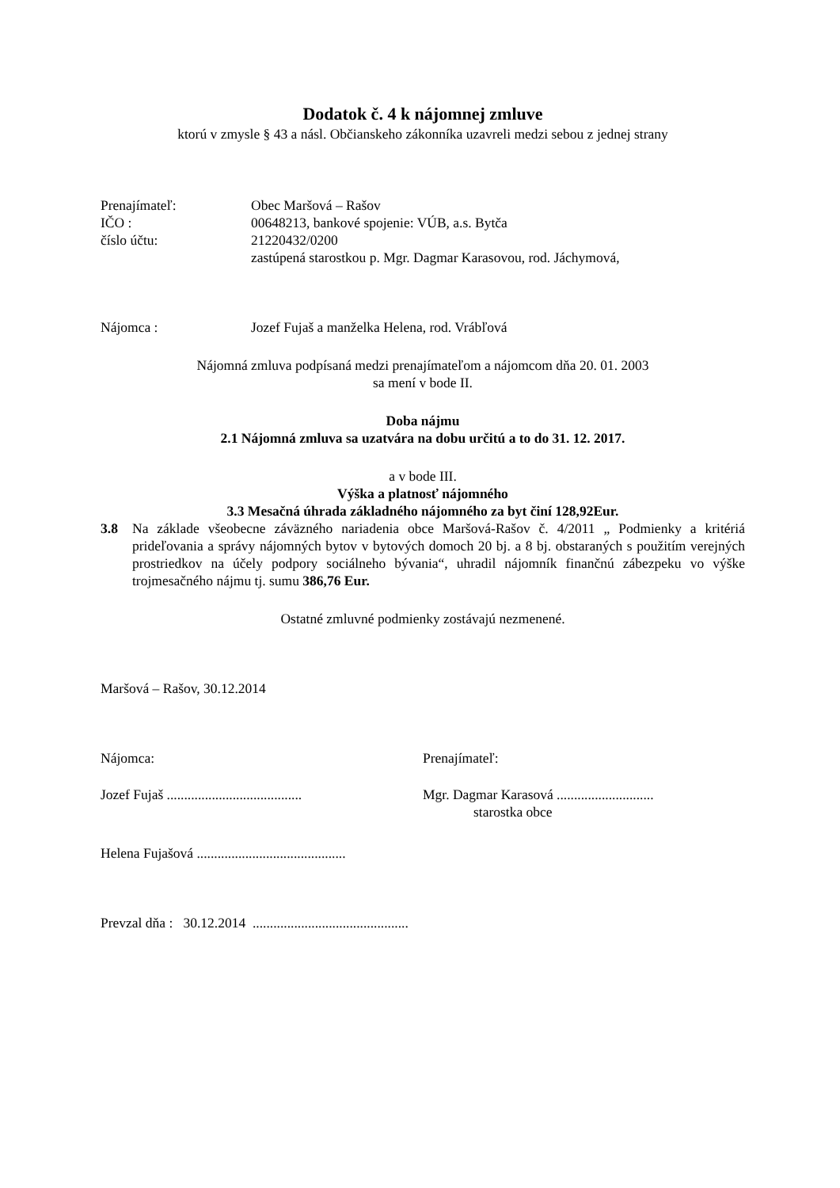Dodatok č. 4 k nájomnej zmluve
ktorú v zmysle § 43 a násl. Občianskeho zákonníka uzavreli medzi sebou z jednej strany
Prenajímateľ: Obec Maršová – Rašov
IČO : 00648213, bankové spojenie: VÚB, a.s. Bytča
číslo účtu: 21220432/0200
zastúpená starostkou p. Mgr. Dagmar Karasovou, rod. Jáchymová,
Nájomca : Jozef Fujaš a manželka Helena, rod. Vrábľová
Nájomná zmluva podpísaná medzi prenajímateľom a nájomcom dňa 20. 01. 2003
sa mení v bode II.
Doba nájmu
2.1 Nájomná zmluva sa uzatvára na dobu určitú a to do 31. 12. 2017.
a v bode III.
Výška a platnosť nájomného
3.3 Mesačná úhrada základného nájomného za byt činí 128,92Eur.
3.8 Na základe všeobecne záväzného nariadenia obce Maršová-Rašov č. 4/2011 „ Podmienky a kritériá prideľovania a správy nájomných bytov v bytových domoch 20 bj. a 8 bj. obstaraných s použitím verejných prostriedkov na účely podpory sociálneho bývania“, uhradil nájomník finančnú zábezpeku vo výške trojmesačného nájmu tj. sumu 386,76 Eur.
Ostatné zmluvné podmienky zostávajú nezmenené.
Maršová – Rašov, 30.12.2014
Nájomca: Prenajímateľ:
Jozef Fujaš .......................................
Mgr. Dagmar Karasová ............................
starostka obce
Helena Fujašová ...........................................
Prevzal dňa : 30.12.2014 .............................................